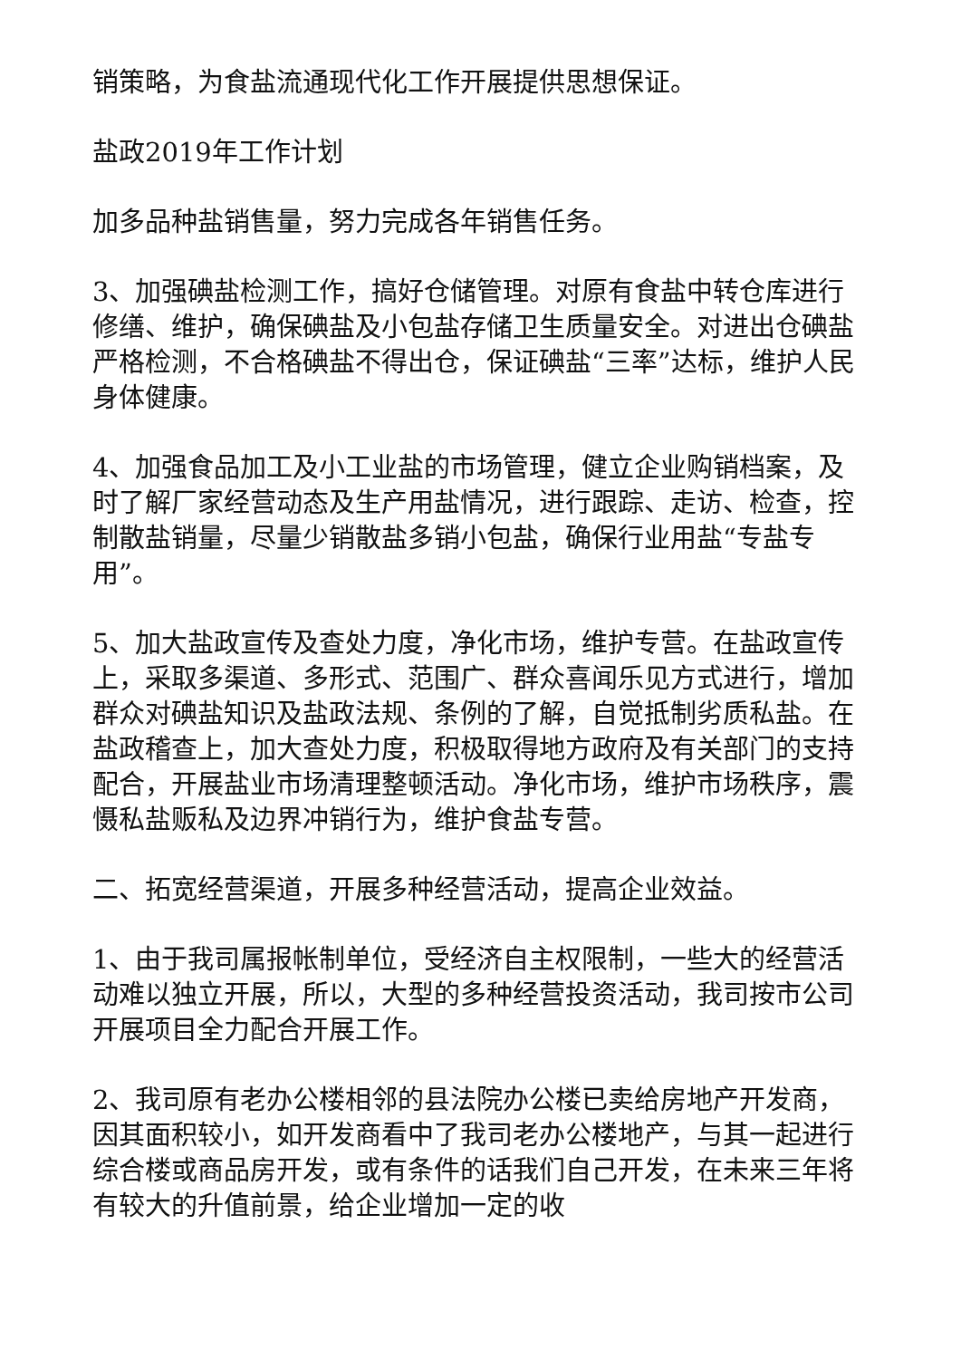销策略，为食盐流通现代化工作开展提供思想保证。
盐政2019年工作计划
加多品种盐销售量，努力完成各年销售任务。
3、加强碘盐检测工作，搞好仓储管理。对原有食盐中转仓库进行修缮、维护，确保碘盐及小包盐存储卫生质量安全。对进出仓碘盐严格检测，不合格碘盐不得出仓，保证碘盐“三率”达标，维护人民身体健康。
4、加强食品加工及小工业盐的市场管理，健立企业购销档案，及时了解厂家经营动态及生产用盐情况，进行跟踪、走访、检查，控制散盐销量，尽量少销散盐多销小包盐，确保行业用盐“专盐专用”。
5、加大盐政宣传及查处力度，净化市场，维护专营。在盐政宣传上，采取多渠道、多形式、范围广、群众喜闻乐见方式进行，增加群众对碘盐知识及盐政法规、条例的了解，自觉抵制劣质私盐。在盐政稽查上，加大查处力度，积极取得地方政府及有关部门的支持配合，开展盐业市场清理整顿活动。净化市场，维护市场秩序，震慑私盐贩私及边界冲销行为，维护食盐专营。
二、拓宽经营渠道，开展多种经营活动，提高企业效益。
1、由于我司属报帐制单位，受经济自主权限制，一些大的经营活动难以独立开展，所以，大型的多种经营投资活动，我司按市公司开展项目全力配合开展工作。
2、我司原有老办公楼相邻的县法院办公楼已卖给房地产开发商，因其面积较小，如开发商看中了我司老办公楼地产，与其一起进行综合楼或商品房开发，或有条件的话我们自己开发，在未来三年将有较大的升值前景，给企业增加一定的收